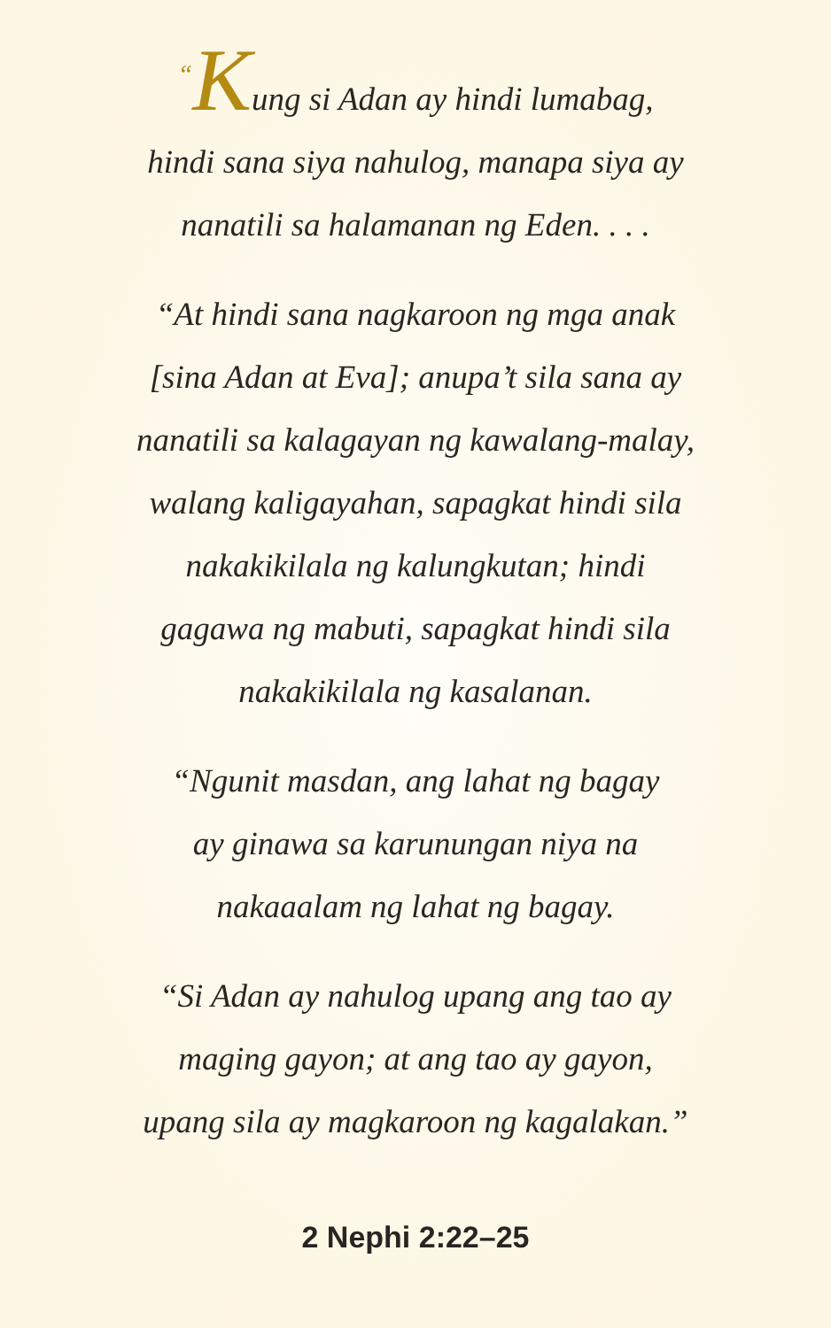“Kung si Adan ay hindi lumabag,
hindi sana siya nahulog, manapa siya ay
nanatili sa halamanan ng Eden. . . .
“At hindi sana nagkaroon ng mga anak
[sina Adan at Eva]; anupa’t sila sana ay
nanatili sa kalagayan ng kawalang-malay,
walang kaligayahan, sapagkat hindi sila
nakakikilala ng kalungkutan; hindi
gagawa ng mabuti, sapagkat hindi sila
nakakikilala ng kasalanan.
“Ngunit masdan, ang lahat ng bagay
ay ginawa sa karunungan niya na
nakaaalam ng lahat ng bagay.
“Si Adan ay nahulog upang ang tao ay
maging gayon; at ang tao ay gayon,
upang sila ay magkaroon ng kagalakan.”
2 Nephi 2:22–25